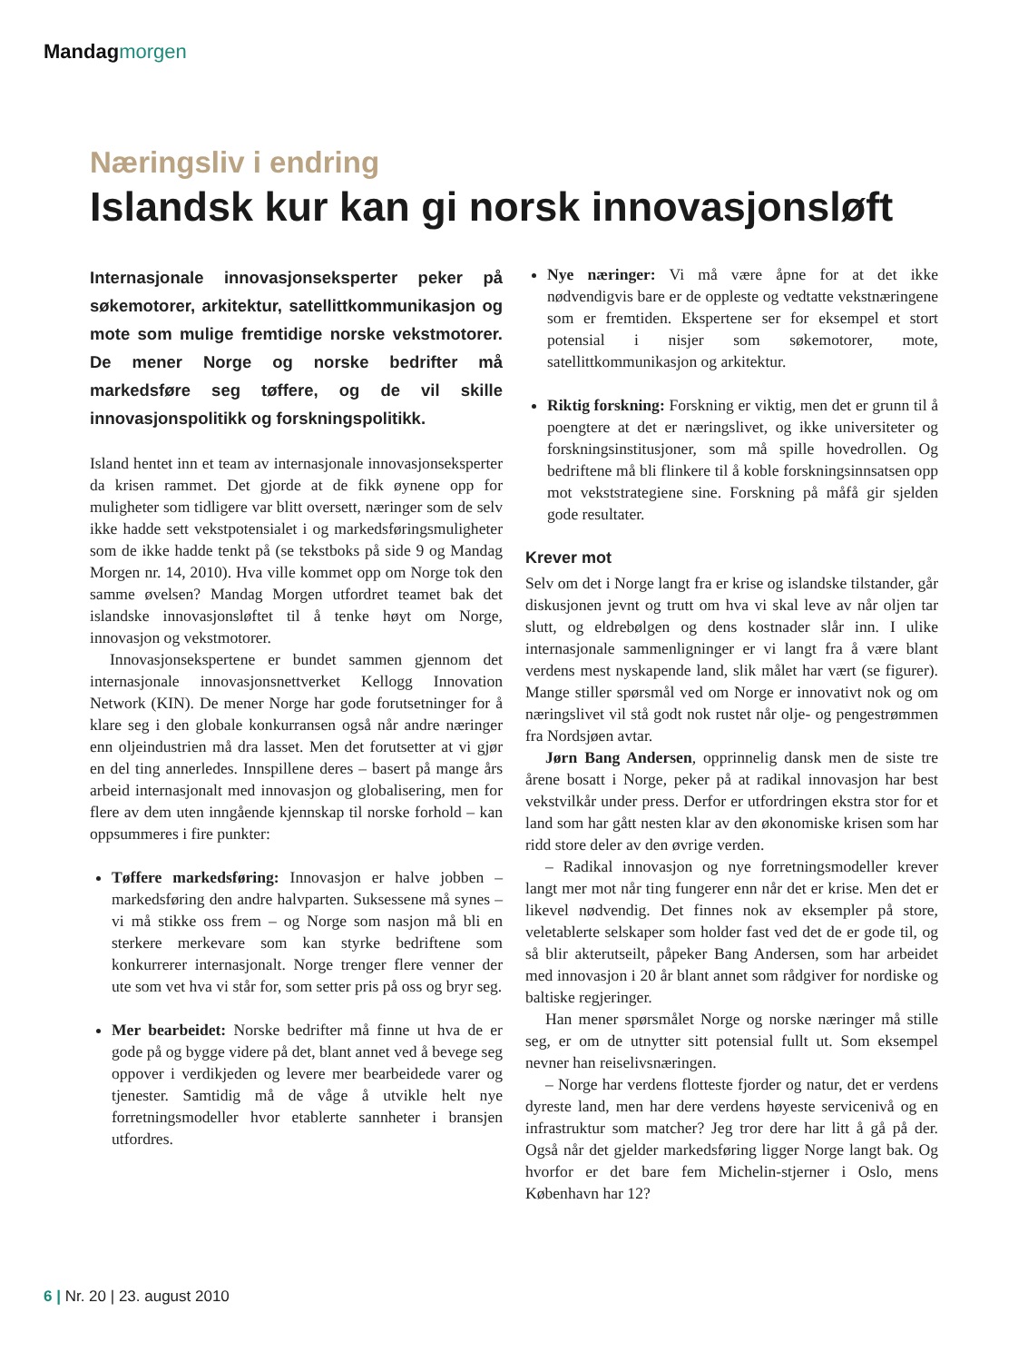Mandag morgen
Næringsliv i endring
Islandsk kur kan gi norsk innovasjonsløft
Internasjonale innovasjonseksperter peker på søkemotorer, arkitektur, satellittkommunikasjon og mote som mulige fremtidige norske vekstmotorer. De mener Norge og norske bedrifter må markedsføre seg tøffere, og de vil skille innovasjonspolitikk og forskningspolitikk.
Island hentet inn et team av internasjonale innovasjonseksperter da krisen rammet. Det gjorde at de fikk øynene opp for muligheter som tidligere var blitt oversett, næringer som de selv ikke hadde sett vekstpotensialet i og markedsføringsmuligheter som de ikke hadde tenkt på (se tekstboks på side 9 og Mandag Morgen nr. 14, 2010). Hva ville kommet opp om Norge tok den samme øvelsen? Mandag Morgen utfordret teamet bak det islandske innovasjonsløftet til å tenke høyt om Norge, innovasjon og vekstmotorer.
Innovasjonsekspertene er bundet sammen gjennom det internasjonale innovasjonsnettverket Kellogg Innovation Network (KIN). De mener Norge har gode forutsetninger for å klare seg i den globale konkurransen også når andre næringer enn oljeindustrien må dra lasset. Men det forutsetter at vi gjør en del ting annerledes. Innspillene deres – basert på mange års arbeid internasjonalt med innovasjon og globalisering, men for flere av dem uten inngående kjennskap til norske forhold – kan oppsummeres i fire punkter:
Tøffere markedsføring: Innovasjon er halve jobben – markedsføring den andre halvparten. Suksessene må synes – vi må stikke oss frem – og Norge som nasjon må bli en sterkere merkevare som kan styrke bedriftene som konkurrerer internasjonalt. Norge trenger flere venner der ute som vet hva vi står for, som setter pris på oss og bryr seg.
Mer bearbeidet: Norske bedrifter må finne ut hva de er gode på og bygge videre på det, blant annet ved å bevege seg oppover i verdikjeden og levere mer bearbeidede varer og tjenester. Samtidig må de våge å utvikle helt nye forretningsmodeller hvor etablerte sannheter i bransjen utfordres.
Nye næringer: Vi må være åpne for at det ikke nødvendigvis bare er de oppleste og vedtatte vekstnæringene som er fremtiden. Ekspertene ser for eksempel et stort potensial i nisjer som søkemotorer, mote, satellittkommunikasjon og arkitektur.
Riktig forskning: Forskning er viktig, men det er grunn til å poengtere at det er næringslivet, og ikke universiteter og forskningsinstitusjoner, som må spille hovedrollen. Og bedriftene må bli flinkere til å koble forskningsinnsatsen opp mot vekststrategiene sine. Forskning på måfå gir sjelden gode resultater.
Krever mot
Selv om det i Norge langt fra er krise og islandske tilstander, går diskusjonen jevnt og trutt om hva vi skal leve av når oljen tar slutt, og eldrebølgen og dens kostnader slår inn. I ulike internasjonale sammenligninger er vi langt fra å være blant verdens mest nyskapende land, slik målet har vært (se figurer). Mange stiller spørsmål ved om Norge er innovativt nok og om næringslivet vil stå godt nok rustet når olje- og pengestrømmen fra Nordsjøen avtar.
Jørn Bang Andersen, opprinnelig dansk men de siste tre årene bosatt i Norge, peker på at radikal innovasjon har best vekstvilkår under press. Derfor er utfordringen ekstra stor for et land som har gått nesten klar av den økonomiske krisen som har ridd store deler av den øvrige verden.
– Radikal innovasjon og nye forretningsmodeller krever langt mer mot når ting fungerer enn når det er krise. Men det er likevel nødvendig. Det finnes nok av eksempler på store, veletablerte selskaper som holder fast ved det de er gode til, og så blir akterutseilt, påpeker Bang Andersen, som har arbeidet med innovasjon i 20 år blant annet som rådgiver for nordiske og baltiske regjeringer.
Han mener spørsmålet Norge og norske næringer må stille seg, er om de utnytter sitt potensial fullt ut. Som eksempel nevner han reiselivsnæringen.
– Norge har verdens flotteste fjorder og natur, det er verdens dyreste land, men har dere verdens høyeste servicenivå og en infrastruktur som matcher? Jeg tror dere har litt å gå på der. Også når det gjelder markedsføring ligger Norge langt bak. Og hvorfor er det bare fem Michelin-stjerner i Oslo, mens København har 12?
6 | Nr. 20 | 23. august 2010